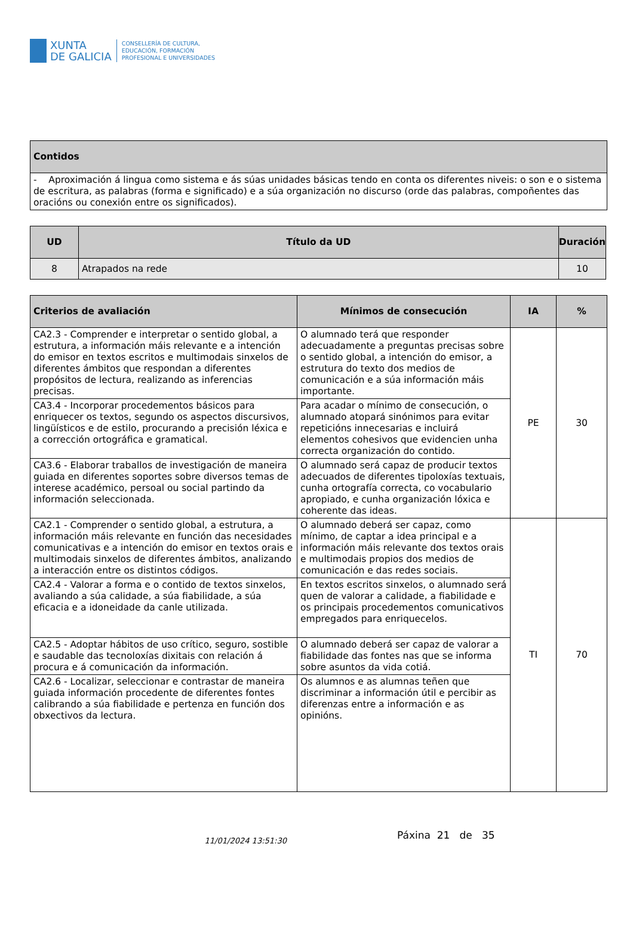XUNTA
DE GALICIA
CONSELLERÍA DE CULTURA,
EDUCACIÓN, FORMACIÓN
PROFESIONAL E UNIVERSIDADES
| Contidos |
| --- |
| - Aproximación á lingua como sistema e ás súas unidades básicas tendo en conta os diferentes niveis: o son e o sistema de escritura, as palabras (forma e significado) e a súa organización no discurso (orde das palabras, compoñentes das oracións ou conexión entre os significados). |
| UD | Título da UD | Duración |
| --- | --- | --- |
| 8 | Atrapados na rede | 10 |
| Criterios de avaliación | Mínimos de consecución | IA | % |
| --- | --- | --- | --- |
| CA2.3 - Comprender e interpretar o sentido global, a estrutura, a información máis relevante e a intención do emisor en textos escritos e multimodais sinxelos de diferentes ámbitos que respondan a diferentes propósitos de lectura, realizando as inferencias precisas. | O alumnado terá que responder adecuadamente a preguntas precisas sobre o sentido global, a intención do emisor, a estrutura do texto dos medios de comunicación e a súa información máis importante. | PE | 30 |
| CA3.4 - Incorporar procedementos básicos para enriquecer os textos, segundo os aspectos discursivos, lingüísticos e de estilo, procurando a precisión léxica e a corrección ortográfica e gramatical. | Para acadar o mínimo de consecución, o alumnado atopará sinónimos para evitar repeticións innecesarias e incluirá elementos cohesivos que evidencien unha correcta organización do contido. | | |
| CA3.6 - Elaborar traballos de investigación de maneira guiada en diferentes soportes sobre diversos temas de interese académico, persoal ou social partindo da información seleccionada. | O alumnado será capaz de producir textos adecuados de diferentes tipoloxías textuais, cunha ortografía correcta, co vocabulario apropiado, e cunha organización lóxica e coherente das ideas. | | |
| CA2.1 - Comprender o sentido global, a estrutura, a información máis relevante en función das necesidades comunicativas e a intención do emisor en textos orais e multimodais sinxelos de diferentes ámbitos, analizando a interacción entre os distintos códigos. | O alumnado deberá ser capaz, como mínimo, de captar a idea principal e a información máis relevante dos textos orais e multimodais propios dos medios de comunicación e das redes sociais. | TI | 70 |
| CA2.4 - Valorar a forma e o contido de textos sinxelos, avaliando a súa calidade, a súa fiabilidade, a súa eficacia e a idoneidade da canle utilizada. | En textos escritos sinxelos, o alumnado será quen de valorar a calidade, a fiabilidade e os principais procedementos comunicativos empregados para enriquecelos. | | |
| CA2.5 - Adoptar hábitos de uso crítico, seguro, sostible e saudable das tecnoloxías dixitais con relación á procura e á comunicación da información. | O alumnado deberá ser capaz de valorar a fiabilidade das fontes nas que se informa sobre asuntos da vida cotiá. | | |
| CA2.6 - Localizar, seleccionar e contrastar de maneira guiada información procedente de diferentes fontes calibrando a súa fiabilidade e pertenza en función dos obxectivos da lectura. | Os alumnos e as alumnas teñen que discriminar a información útil e percibir as diferenzas entre a información e as opinións. | | |
11/01/2024 13:51:30
Páxina 21 de 35